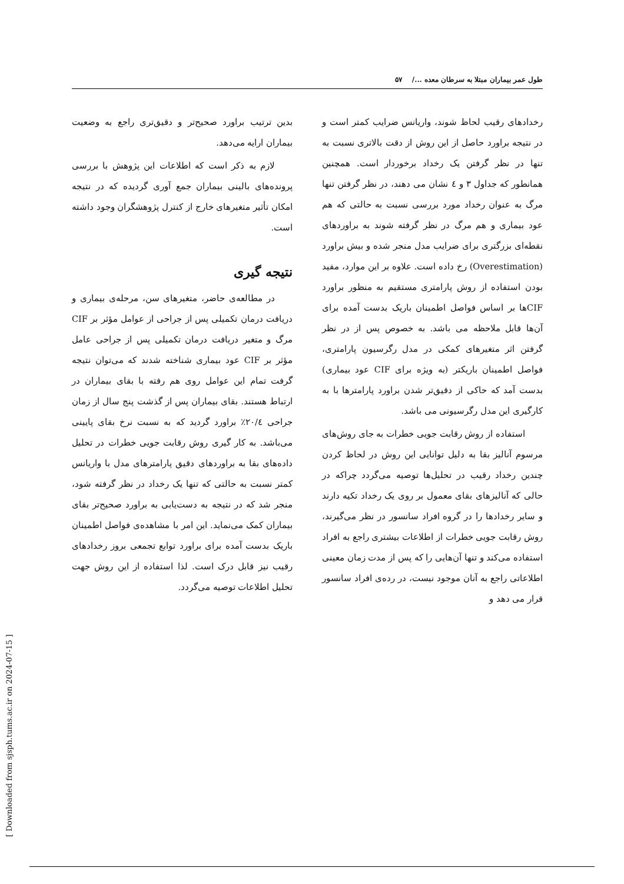طول عمر بیماران مبتلا به سرطان معده .../ ۵۷
رخدادهای رقیب لحاظ شوند، واریانس ضرایب کمتر است و در نتیجه براورد حاصل از این روش از دقت بالاتری نسبت به تنها در نظر گرفتن یک رخداد برخوردار است. همچنین همانطور که جداول ۳ و ٤ نشان می دهند، در نظر گرفتن تنها مرگ به عنوان رخداد مورد بررسی نسبت به حالتی که هم عود بیماری و هم مرگ در نظر گرفته شوند به براوردهای نقطه‌ای بزرگتری برای ضرایب مدل منجر شده و بیش براورد (Overestimation) رخ داده است. علاوه بر این موارد، مفید بودن استفاده از روش پارامتری مستقیم به منظور براورد CIFها بر اساس فواصل اطمینان باریک بدست آمده برای آن‌ها قابل ملاحظه می باشد. به خصوص پس از در نظر گرفتن اثر متغیرهای کمکی در مدل رگرسیون پارامتری، فواصل اطمینان باریکتر (به ویژه برای CIF عود بیماری) بدست آمد که حاکی از دقیق‌تر شدن براورد پارامترها با به کارگیری این مدل رگرسیونی می باشد.
استفاده از روش رقابت جویی خطرات به جای روش‌های مرسوم آنالیز بقا به دلیل توانایی این روش در لحاظ کردن چندین رخداد رقیب در تحلیل‌ها توصیه می‌گردد چراکه در حالی که آنالیزهای بقای معمول بر روی یک رخداد تکیه دارند و سایر رخدادها را در گروه افراد سانسور در نظر می‌گیرند، روش رقابت جویی خطرات از اطلاعات بیشتری راجع به افراد استفاده می‌کند و تنها آن‌هایی را که پس از مدت زمان معینی اطلاعاتی راجع به آنان موجود نیست، در رده‌ی افراد سانسور قرار می دهد و
بدین ترتیب براورد صحیح‌تر و دقیق‌تری راجع به وضعیت بیماران ارایه می‌دهد.
لازم به ذکر است که اطلاعات این پژوهش با بررسی پرونده‌های بالینی بیماران جمع آوری گردیده که در نتیجه امکان تأثیر متغیرهای خارج از کنترل پژوهشگران وجود داشته است.
نتیجه گیری
در مطالعه‌ی حاضر، متغیرهای سن، مرحله‌ی بیماری و دریافت درمان تکمیلی پس از جراحی از عوامل مؤثر بر CIF مرگ و متغیر دریافت درمان تکمیلی پس از جراحی عامل مؤثر بر CIF عود بیماری شناخته شدند که می‌توان نتیجه گرفت تمام این عوامل روی هم رفته با بقای بیماران در ارتباط هستند. بقای بیماران پس از گذشت پنج سال از زمان جراحی ۲۰/٤٪ براورد گردید که به نسبت نرخ بقای پایینی می‌باشد. به کار گیری روش رقابت جویی خطرات در تحلیل داده‌های بقا به براوردهای دقیق پارامترهای مدل با واریانس کمتر نسبت به حالتی که تنها یک رخداد در نظر گرفته شود، منجر شد که در نتیجه به دست‌یابی به براورد صحیح‌تر بقای بیماران کمک می‌نماید. این امر با مشاهده‌ی فواصل اطمینان باریک بدست آمده برای براورد توابع تجمعی بروز رخدادهای رقیب نیز قابل درک است. لذا استفاده از این روش جهت تحلیل اطلاعات توصیه می‌گردد.
[ Downloaded from sjsph.tums.ac.ir on 2024-07-15 ]